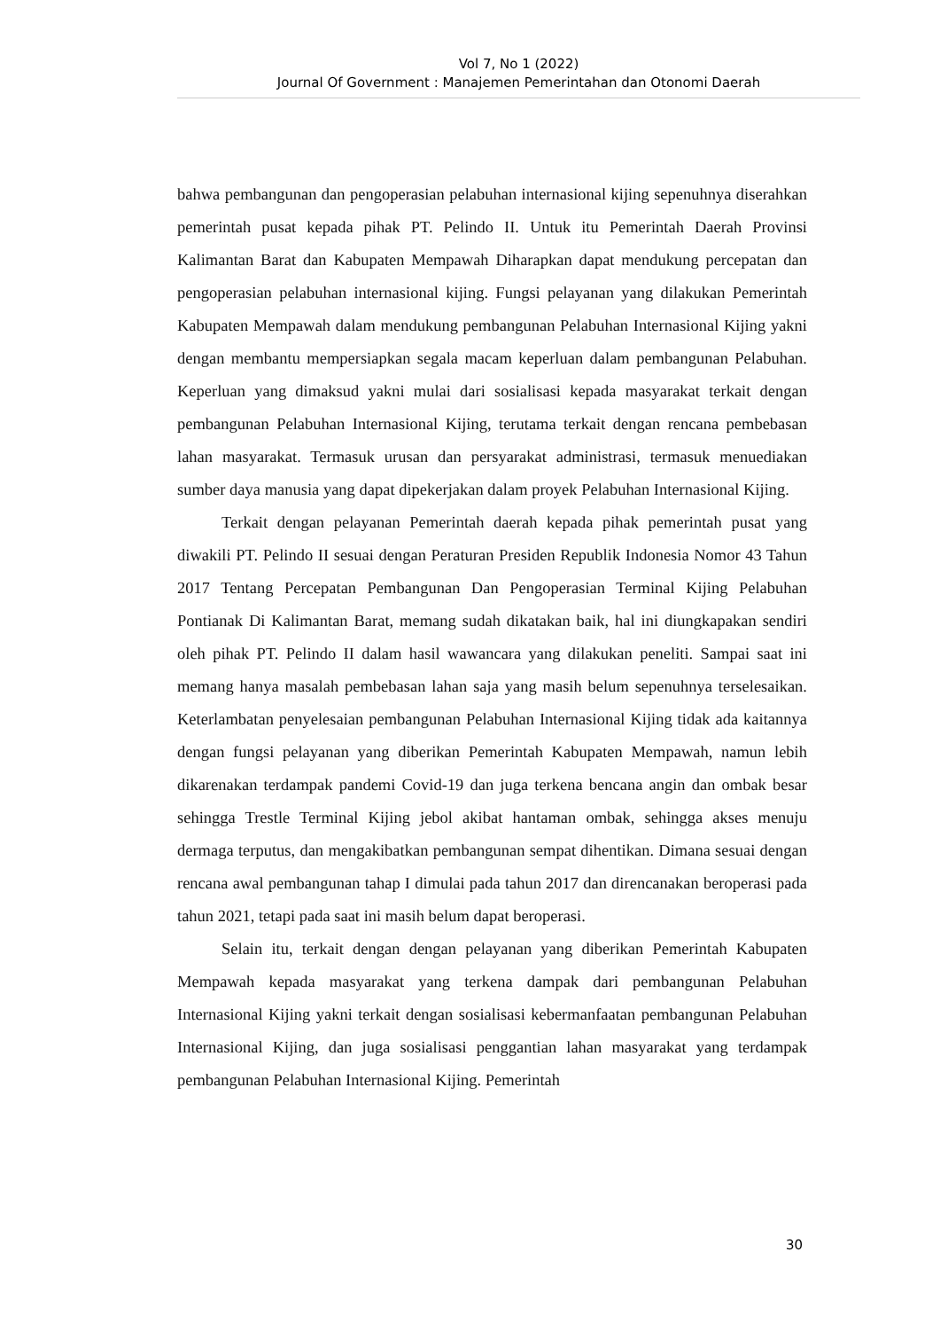Vol 7, No 1 (2022)
Journal Of Government : Manajemen Pemerintahan dan Otonomi Daerah
bahwa pembangunan dan pengoperasian pelabuhan internasional kijing sepenuhnya diserahkan pemerintah pusat kepada pihak PT. Pelindo II. Untuk itu Pemerintah Daerah Provinsi Kalimantan Barat dan Kabupaten Mempawah Diharapkan dapat mendukung percepatan dan pengoperasian pelabuhan internasional kijing. Fungsi pelayanan yang dilakukan Pemerintah Kabupaten Mempawah dalam mendukung pembangunan Pelabuhan Internasional Kijing yakni dengan membantu mempersiapkan segala macam keperluan dalam pembangunan Pelabuhan. Keperluan yang dimaksud yakni mulai dari sosialisasi kepada masyarakat terkait dengan pembangunan Pelabuhan Internasional Kijing, terutama terkait dengan rencana pembebasan lahan masyarakat. Termasuk urusan dan persyarakat administrasi, termasuk menuediakan sumber daya manusia yang dapat dipekerjakan dalam proyek Pelabuhan Internasional Kijing.
Terkait dengan pelayanan Pemerintah daerah kepada pihak pemerintah pusat yang diwakili PT. Pelindo II sesuai dengan Peraturan Presiden Republik Indonesia Nomor 43 Tahun 2017 Tentang Percepatan Pembangunan Dan Pengoperasian Terminal Kijing Pelabuhan Pontianak Di Kalimantan Barat, memang sudah dikatakan baik, hal ini diungkapakan sendiri oleh pihak PT. Pelindo II dalam hasil wawancara yang dilakukan peneliti. Sampai saat ini memang hanya masalah pembebasan lahan saja yang masih belum sepenuhnya terselesaikan. Keterlambatan penyelesaian pembangunan Pelabuhan Internasional Kijing tidak ada kaitannya dengan fungsi pelayanan yang diberikan Pemerintah Kabupaten Mempawah, namun lebih dikarenakan terdampak pandemi Covid-19 dan juga terkena bencana angin dan ombak besar sehingga Trestle Terminal Kijing jebol akibat hantaman ombak, sehingga akses menuju dermaga terputus, dan mengakibatkan pembangunan sempat dihentikan. Dimana sesuai dengan rencana awal pembangunan tahap I dimulai pada tahun 2017 dan direncanakan beroperasi pada tahun 2021, tetapi pada saat ini masih belum dapat beroperasi.
Selain itu, terkait dengan dengan pelayanan yang diberikan Pemerintah Kabupaten Mempawah kepada masyarakat yang terkena dampak dari pembangunan Pelabuhan Internasional Kijing yakni terkait dengan sosialisasi kebermanfaatan pembangunan Pelabuhan Internasional Kijing, dan juga sosialisasi penggantian lahan masyarakat yang terdampak pembangunan Pelabuhan Internasional Kijing. Pemerintah
30